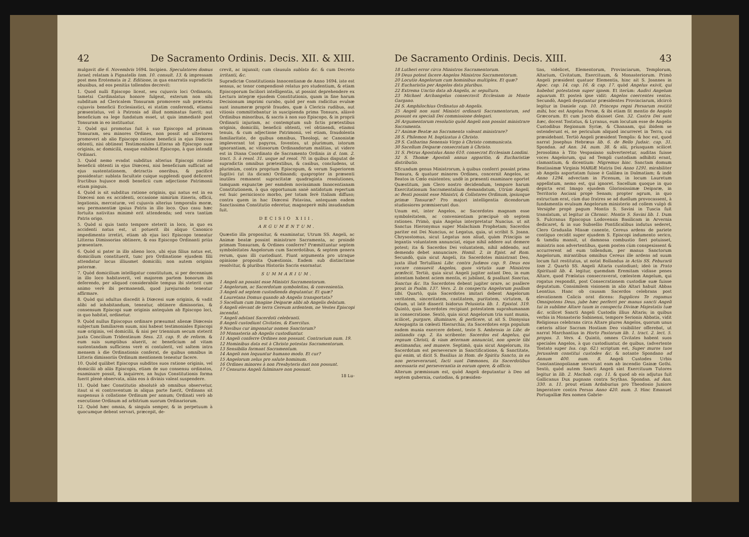42 De Sacramento Ordinis. Decis. XII. & XIII.
mulgavit die 6. Novembris 1694. Incipien. Speculatores domus Israel; relatam à Pignatello tom. 10. consult. 13. & impressam post mea Erotemata in 2. Editione, in qua enarratis supradictis abusibus, ad eos penitùs tollendos decrevit:
1. Quod nulli Episcopo liceat, seu cujusvis loci Ordinario, tametsi Cardinalatus honore fulgeat, exterum non sibi subditum ad Clericalem Tonsuram promovere sub prætextu cujusvis beneficii Ecclesiastici, ei statim conferendi, etiamsi præsentatus, vel à Patronis ad illud nominatus fuerit; aut beneficium ea lege fundatum esset, ut quis immediatè post Tonsuram in eo instituatur.
2. Quòd qui promotus fuit à suo Episcopo ad primam Tonsuram, seu minores Ordines, non possit ad ulteriores promoveri ab alio Episcopo ratione beneficii in ejus Diœcesi obtenti, nisi obtineat Testimoniales Litteras ab Episcopo suæ originis, ac domicilii, easque exhibeat Episcopo, à quo intendit Ordinari.
3. Quòd nemo evadat subditus alterius Episcopi ratione beneficii obtenti in ejus Diœcesi, nisi beneficium sufficiat ad ejus sustentationem, detractis oneribus, & pacificè possideatur: sublata facultate cuique supplendi quod deficeret fructibus hujusce modi beneficii cum adjectione Patrimonii etiam pinguis.
4. Quòd is sit subditus ratione originis, qui natus est in ea Diœcesi non ex accidenti, occasione nimirùm itineris, officii, legationis, mercaturæ, vel cujusvis alterius temporalis moræ, seu permanentiæ ipsius Patris in illo loco. Quo casu hæc fortuita nativitas minimè erit attendenda; sed vera tantùm Patris origo.
5. Quòd si quis tanto tempore steterit in loco, in quo ex accidenti natus est, ut potuerit ibi aliquo Canonico impedimento irretiri, etiam ab ejus loci Episcopo teneatur Litteras Dimissorias obtinere, & eas Episcopo Ordinanti priùs præsentare.
6. Quòd si pater in illo alieno loco, ubi ejus filius natus est, domicilium constituerit, tunc pro Ordinatione ejusdem filii attendatur locus illiusmet domicilii; non autem originis paternæ.
7. Quòd domicilium intelligatur constitutum, si per decennium in illo loco habitaverit, vel majorem partem bonorum ibi deferendo, per aliquod considerabile tempus ibi steterit cum animo verè ibi permanendi, quod jurejurando teneatur affirmare.
8. Quòd qui adultus discedit à Diœcesi suæ originis, & vadit alibi ad inhabitandum, teneatur, obtinere dimissorias, & consensum Episcopi suæ originis antequàm ab Episcopo loci, in quo habitat, ordinetur.
9. Quòd nullus Episcopus ordinare præsumat alienæ Diœcesis subjectum familiarem suum, nisi habeat testimoniales Episcopi suæ originis, vel domicilii, & nisi per triennium secum steterit juxta Concilium Tridentinum Sess. 23. cap. 9. de reform. & eum suis sumptibus aluerit, ac beneficium ad vitam sustentandam sufficiens verè ei contulerit, vel saltem intra mensem à die Ordinationis conferat, de quibus omnibus in Litteris dimissoriis Ordinum mentionem teneatur facere.
10. Quòd quilibet Episcopus subditos suos ratione originis, vel domicilii ab aliis Episcopis, etiam de suo consensu ordinatos, examinare possit, & inquirere, an hujus Constitutionis forma fuerit plenè observata, aliàs eos à divinis valeat suspendere.
11. Quòd hæc Constitutio absolutè ab omnibus observetur, itaut si ei contraventum in aliqua parte fuerit, Ordinans sit suspensus à collatione Ordinum per annum; Ordinati verò ab executione Ordinum ad arbitrium suorum Ordinariorum.
12. Quòd hæc omnia, & singula semper, & in perpetuum à quocumque debeat servari, præcepit, de-
crevit, ac injunxit; cum clausula sublata &c. & cum Decreto irritanti, &c.
Supradictæ Constitutionis Innocentianæ de Anno 1694. iste est sensus, ac tenor compendiosè relatus pro studentium, & etiam Episcoporum faciliori intelligentia, ut possint deprehendere ex Lectura integræ ejusdem Constitutionis, quam in fine harum Decisionum imprimi curabo, quòd per eam radicitus evulsæ sunt innumeræ propriè fraudes, quæ à Clericis rudibus, aut vitiosis committebantur in suscipienda prima Tonsura, aliisvè Ordinibus minoribus, & sacris à non suo Episcopo, & in proprii Ordinarii injuriam, ac contemptum sub fictis prætextibus originis, domicilii, beneficii obtenti, vel obtinendi, etiamsi tenuis, & cum adjectione Patrimonii, vel etiam, fraudolenta familiaritate, de quibus omnibus, Theologi, ac Canonistæ impleverant tot papyros, foventes, ut plurimum, istorum ignorantiam, ac vitiosorum Ordinandorum malitias, ut videre est in Diana Coordinato de Sacramento Ordinis in d. tom. 2. tract. 5. à resol. 31. usque ad resol. 70. in quibus disputat de supradictis omnibus prætextibus, & casibus, concludens, ut plurimùm, contra proprium Episcopum, & verum Superiorem fugitivi (ut ita dicam) Ordinandi; quapropter in præsenti inutiles remanent supracitatæ quadraginta resolutiones, tamquam expunctæ per eamdem novissimam Innocentianam Constitutionem, à qua opportunum sanè antidotum repertum est huic perniciosco morbo, per totam ferè Italiam diffuso; contra quem in hac Diœcesi Patavina, antequam eadem Sanctissima Constitutio ederetur, magnoperè mihi insudandum fuit.
DECISIO XIII.
ARGUMENTUM.
Quæstio illa proponitur, & examinatur, Utrum SS. Angeli, ac Animæ beatæ possint ministrare Sacramenta, ac proindè primam Tonsuram, & Ordines conferre? Præmittuntur septem symboleitates Angelorum cum Sacerdotibus, & septem genera rerum, quas illi custodiunt. Fiunt argumenta pro utraque opinione proposita Quæstionis. Eadem sub distinctione resolvitur, & pluribus Historiis Sacris exornatur.
SUMMARIUM.
1 Angeli an possint esse Ministri Sacramentorum.
2 Angelorum, ac Sacerdotum symboleitas, & convenientia.
3 Angeli ad septem custodienda deputantur. Et quæ?
4 Lauretana Domus quando ab Angelis transportata?
5 Sacellum cum Imagine Deiparæ alibi ab Angelis delatum.
6 Angeli elevant de terra Cereum ardentem, ne Vestes Episcopi incendat.
7 Angeli adstant Sacerdoti celebranti.
8 Angeli custodiunt Civitates, & Exercitus.
9 Navibus cur imponatur nomen Sanctorum?
10 Monasteria ab Angelis custodiuntur.
11 Angeli conferre Ordines non possunt. Contrarium num. 19.
12 Hominibus data est à Christo potestas Sacramentorum.
13 Sensibilia formant Sacramentum.
14 Angeli non loquuntur humano modo. Et cur?
15 Angelorum zelus pro salute hominum.
16 Ordines minores à non Presbyteris dari non possunt.
17 Censuras Angeli fulminare non possunt.
18 Lu-
De Sacramento Ordinis. Decis. XIII. 43
18 Lutheri error circa Ministros Sacramentorum.
19 Deus potest facere Angelos Ministros Sacramentorum.
20 Locutio Angelorum cum hominibus multiplex. Et quæ?
21 Eucharistia per Angelos data pluribus.
22 Extrema Unctio data ab Angelis, ac sepultura.
23 Michael Archangelus consecravit Ecclesiam in Monte Gargano.
24 S. Amphilochius Ordinatus ab Angelis.
25 Angeli non sunt Ministri ordinarii Sacramentorum, sed possunt ex speciali Dei commissione delegari.
26 Argumentorum resolutio quòd Angeli non possint ministrare Sacramenta.
27 Animæ Beatæ an Sacramenta valeant ministrare?
28 S. Philemon M. baptizatus à Christo.
29 S. Catharina Senensis Virgo à Christo communicata.
30 Sacellum Deiparæ consecratum à Christo.
31 S. Petrus Apostolus Anno 610. consecrat Ecclesiam Londini.
32 S. Thomæ Apostoli annua apparitio, & Eucharistiæ distributio.
SEcundum genus Ministrorum, à quibus conferri possint prima Tonsura, & quatuor minores Ordines, concernit Angelos, ac Beatos in Cœlo existentes; undè in præsenti examinare oportet Quæstitum, jam Clero nostro decidendum, tempore harum Exercitationum Sacramentalium demandatum, Utrùm Angeli, ac Beati possint esse Ministri, & Collatores Ordinum, ipsiusque primæ Tonsuræ? Pro majori intelligentia dicendorum studiosiores præmiserunt duo.
Unum est, inter Angelos, ac Sacerdotes magnam esse symboleitatem, ac convenientiam præcipuè ob septem rationes. Primò, quia Angelus interpretatur Nuncius. ut ait Sanctus Hieronymus super Malachiam Prophetam; Sacerdos pariter est Dei Nuncius, ac Legatus, quia, ut scribit S. Joann. Chrysostomus, sicut Legatus non aliud, quàm Principis se legantis voluntatem annunciat, eique nihil addere aut demere potest; ita & Sacerdos Dei voluntatem, nihil addendo, aut demendo debet annunciare. Homil. 2. in Epist. ad Rom. Secundò, quia sicut Angeli, ita Sacerdotes ministrant Deo, juxta illud Tertulliani Libr. contra Judæos cap. 9. Deus eos vocare consuevit Angelos, quos virtutis suæ Ministros præfecit. Tertiò, quia sicut Angeli jugiter astant Deo, in eum intentam habent aciem mentis, ei jubilant, & psallunt Sanctus, Sanctus &c. Ita Sacerdotes debent jugiter orare, ac psallere prout in Psalm. 137. Vers. 2. In conspectu Angelorum psallam tibi. Quartò, quia Sacerdotes imitari debent Angelorum veritatem, sinceritatem, castitatem, puritatem, virtutem, & zelum, ut latè disserit Isidorus Pelusiota lib. 1. Epistol. 319. Quintò, quia Sacerdotes recipiunt potestatem suprahumanam in consecratione. Sextò, quia sicut Angelorum tria sunt munia, scilicet, purgare, illuminare, & perficere, ut ait S. Dionysius Areopagita in cœlesti Hierarchia; ita Sacerdotes erga populum eadem munia exercere debent, teste S. Ambrosio in Libr. de initiandis cap. 2. ita scribente: Sacerdos est Angelus, qui regnum Christi, & viam æternam annunciat, non specie tibi æstimandus, sed munere. Septimò, quia sicut Angelorum, ita Sacerdotum est perseverare in Sanctificatione, & Sanctitate, qui enim, ut dicit S. Basilius in Hom. de Spiritu Sancto, in ea non perseverarunt, facti sunt Dæmones, ita Sacerdotibus necessaria est perseverantia in eorum opere, & officio.
Alterum præmissum est, quòd Angeli deputantur à Deo ad septem gubernia, custodias, & præsiden-
tias, videlicet, Elementorum, Provinciarum, Templorum, Altarium, Civitatum, Exercituum, & Monasteriorum. Primò Angeli præsident quatuor Elementis, hinc ait S. Joannes in Apoc. cap. 14. cap. 16. & cap. 17. quòd Angelus exivit, qui habebat potestatem super ignem. Et iterùm: Audivi Angelum aquarum. Et posteà ipse vidit: Angelos coercentes ventos. Secundò, Angeli deputantur præsidentes Provinciarum, idcircò legitur in Daniele cap. 10. Princeps regni Persarum restitit mihi, hoc est Angelus Persæ, & ibi etiam fit mentio de Angelo Græcorum. Et cum Jacob dixisset Gen. 32. Castra Dei sunt hæc, docent Tostatus, & Lyranus, eum locutum esse de Angelis Custodibus Regionum Syriæ, & Chanaam, qui ibidem se ostenderunt ei, ne periculum aliquod incurreret in Terra, cui præsidebant. Tertiò Angeli præsident Templis: & hoc est, quod narrat Josephus Hebræus lib. 6. de Bello Judaic. cap. 31. Spondan. ad Ann. 34. num. 38. & alii, priusquam scilicet Jerosolima à Tito Vespasiano subverteretur, auditas fuisse voces Angelorum, qui ad Templi custodiam adhibiti erant, clamantium, & dicentium: Migremus hinc. Sanctam domum Beatissimæ Virginis MARIÆ Matris Dei Anno 1291. mirabiliter ab Angelis asportatam fuisse è Galilæa in Dalmatiam; & indè Anno 1294. advectam in Picenum, in locum Lauretum appellatum, nemo est, qui ignoret. Sacellum quoque in quo depicta erat Imago ejusdem Gloriosissimæ Deiparæ, in Territorio Asciani propè Senam; propter agrum, in quo extructum erat, cùm duo fratres se ad duellum provocassent, à fundamentis evulsum Angelorum ministerio ad collem vulgò di Versighe propè pagum Montis S. Savini in Tuscia fuit translatum, ut legitur in Chronic. Montis S. Savini lib. 1. Dum S. Fulcranus Episcopus Lodovensis Basilicam in Arvernia dedicaret, & in suo Subsellio Pontificalibus indutus sederet, Clero Gradualia Missæ canente, Cereus ardens de pariete contiguo cecidit super ejusdem S. Episcopi indumento serico, & tamdiu mansit, ut damnosa combustio fieri potuisset, ministris non advertentibus, quem postea cùm conspexissent & accurrerent ad eum tollendum, per manus Sanctorum Angelorum, mirantibus omnibus Cereus ille ardens ad suum locum fuit restitutus, ut notat Bollandus in Actis SS. Feburarii tom 2. Quartò SS. Angeli Altaria custodiunt; ideò in Prato Spirituali lib. 4. legitur, quemdam Eremitam vidisse penes Altare, quod Prælatus consecraverat, cœlestem Angelum, qui rogatus respondit, post Consecrationem custodiæ suæ fuisse deputatum. Consimilem visionem in alio Altari habuit Abbas Leontius. Hanc ob causam Sacerdos celebrans post elevationem Calicis orat dicens: Supplices Te rogamus Omnipotens Deus, jube hæc perferri per manus sancti Angeli tui in sublime Altare tuum in conspectu Divinæ Majestatis tuæ &c. scilicet Sancti Angeli Custodis illius Altaris; in quibus verbis in Monasterio Sabinensi, tempore Serionis Abbatis, vidit Religiosus celebrans circa Altare plures Angelos, quorum unus cæteris altior Sacram Hostiam Deo visibiliter offerebat, ut narrat Marchantius in Horto Pastorum lib. 1. tract. 2. lect. 5. propos. 3. Vers. 4. Quintò, omnes Civitates habent suos speciales Angelos, à quo custodiuntur, de quibus, (advertente Tostato super Isa. cap. 62.) scriptum est, Super muros tuos Jerusalem constitui custodes &c. & notante Spondano ad Annum 400. num. 8. Angeli Custodes Urbis Constantinopolianæ servarunt eam ab incendio Gainæ Gothi. Sextò, quòd autem Sancti Angeli sint Exercituum Tutores legitur in lib. 2. Machab. cap. 11. & quod ab eis adjutus fuit Gallicanus Dux pugnans contra Scythas. Spondan. ad Ann. 330. n. 11. prout etiam Ardaburius pro Theodosio Juniore Imperatore contra Persas Anno 420. num. 3. Hinc Emanuel Portugalliæ Rex nomen Gabrie-